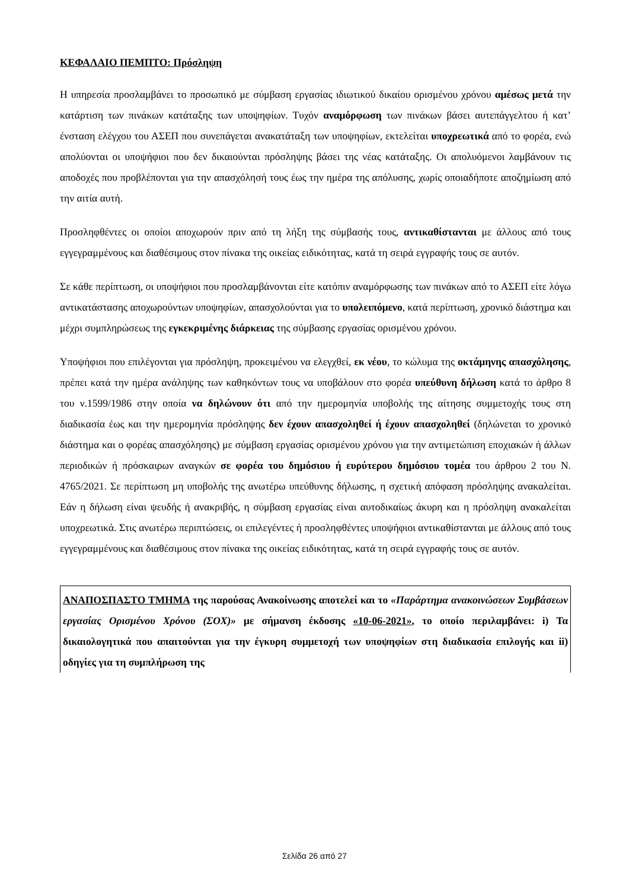ΚΕΦΑΛΑΙΟ ΠΕΜΠΤΟ: Πρόσληψη
Η υπηρεσία προσλαμβάνει το προσωπικό με σύμβαση εργασίας ιδιωτικού δικαίου ορισμένου χρόνου αμέσως μετά την κατάρτιση των πινάκων κατάταξης των υποψηφίων. Τυχόν αναμόρφωση των πινάκων βάσει αυτεπάγγελτου ή κατ’ ένσταση ελέγχου του ΑΣΕΠ που συνεπάγεται ανακατάταξη των υποψηφίων, εκτελείται υποχρεωτικά από το φορέα, ενώ απολύονται οι υποψήφιοι που δεν δικαιούνται πρόσληψης βάσει της νέας κατάταξης. Οι απολυόμενοι λαμβάνουν τις αποδοχές που προβλέπονται για την απασχόλησή τους έως την ημέρα της απόλυσης, χωρίς οποιαδήποτε αποζημίωση από την αιτία αυτή.
Προσληφθέντες οι οποίοι αποχωρούν πριν από τη λήξη της σύμβασής τους, αντικαθίστανται με άλλους από τους εγγεγραμμένους και διαθέσιμους στον πίνακα της οικείας ειδικότητας, κατά τη σειρά εγγραφής τους σε αυτόν.
Σε κάθε περίπτωση, οι υποψήφιοι που προσλαμβάνονται είτε κατόπιν αναμόρφωσης των πινάκων από το ΑΣΕΠ είτε λόγω αντικατάστασης αποχωρούντων υποψηφίων, απασχολούνται για το υπολειπόμενο, κατά περίπτωση, χρονικό διάστημα και μέχρι συμπληρώσεως της εγκεκριμένης διάρκειας της σύμβασης εργασίας ορισμένου χρόνου.
Υποψήφιοι που επιλέγονται για πρόσληψη, προκειμένου να ελεγχθεί, εκ νέου, το κώλυμα της οκτάμηνης απασχόλησης, πρέπει κατά την ημέρα ανάληψης των καθηκόντων τους να υποβάλουν στο φορέα υπεύθυνη δήλωση κατά το άρθρο 8 του ν.1599/1986 στην οποία να δηλώνουν ότι από την ημερομηνία υποβολής της αίτησης συμμετοχής τους στη διαδικασία έως και την ημερομηνία πρόσληψης δεν έχουν απασχοληθεί ή έχουν απασχοληθεί (δηλώνεται το χρονικό διάστημα και ο φορέας απασχόλησης) με σύμβαση εργασίας ορισμένου χρόνου για την αντιμετώπιση εποχιακών ή άλλων περιοδικών ή πρόσκαιρων αναγκών σε φορέα του δημόσιου ή ευρύτερου δημόσιου τομέα του άρθρου 2 του Ν. 4765/2021. Σε περίπτωση μη υποβολής της ανωτέρω υπεύθυνης δήλωσης, η σχετική απόφαση πρόσληψης ανακαλείται. Εάν η δήλωση είναι ψευδής ή ανακριβής, η σύμβαση εργασίας είναι αυτοδικαίως άκυρη και η πρόσληψη ανακαλείται υποχρεωτικά. Στις ανωτέρω περιπτώσεις, οι επιλεγέντες ή προσληφθέντες υποψήφιοι αντικαθίστανται με άλλους από τους εγγεγραμμένους και διαθέσιμους στον πίνακα της οικείας ειδικότητας, κατά τη σειρά εγγραφής τους σε αυτόν.
ΑΝΑΠΟΣΠΑΣΤΟ ΤΜΗΜΑ της παρούσας Ανακοίνωσης αποτελεί και το «Παράρτημα ανακοινώσεων Συμβάσεων εργασίας Ορισμένου Χρόνου (ΣΟΧ)» με σήμανση έκδοσης «10-06-2021», το οποίο περιλαμβάνει: i) Τα δικαιολογητικά που απαιτούνται για την έγκυρη συμμετοχή των υποψηφίων στη διαδικασία επιλογής και ii) οδηγίες για τη συμπλήρωση της
Σελίδα 26 από 27